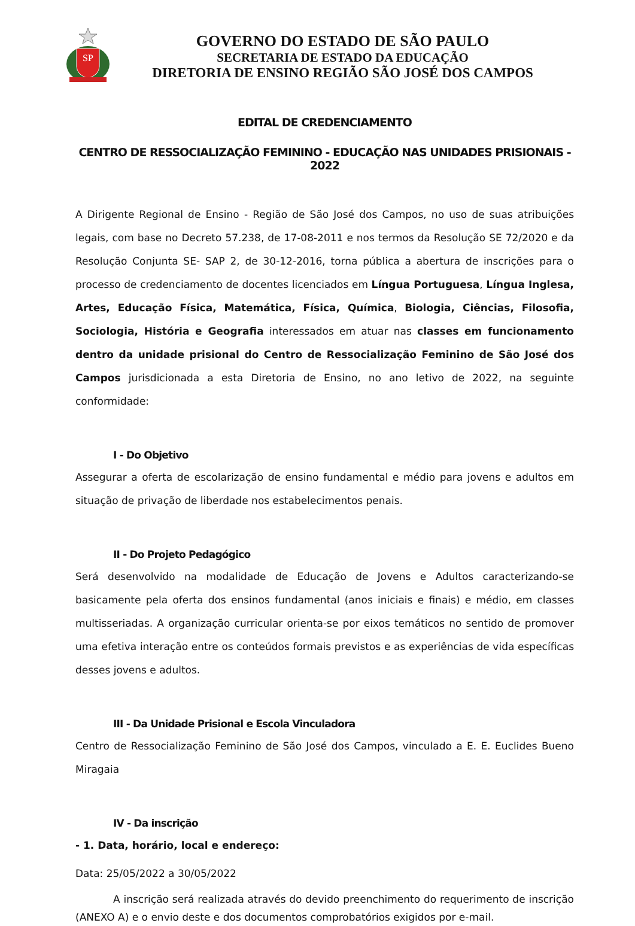SP
GOVERNO DO ESTADO DE SÃO PAULO
SECRETARIA DE ESTADO DA EDUCAÇÃO
DIRETORIA DE ENSINO REGIÃO SÃO JOSÉ DOS CAMPOS
EDITAL DE CREDENCIAMENTO
CENTRO DE RESSOCIALIZAÇÃO FEMININO - EDUCAÇÃO NAS UNIDADES PRISIONAIS - 2022
A Dirigente Regional de Ensino - Região de São José dos Campos, no uso de suas atribuições legais, com base no Decreto 57.238, de 17-08-2011 e nos termos da Resolução SE 72/2020 e da Resolução Conjunta SE- SAP 2, de 30-12-2016, torna pública a abertura de inscrições para o processo de credenciamento de docentes licenciados em Língua Portuguesa, Língua Inglesa, Artes, Educação Física, Matemática, Física, Química, Biologia, Ciências, Filosofia, Sociologia, História e Geografia interessados em atuar nas classes em funcionamento dentro da unidade prisional do Centro de Ressocialização Feminino de São José dos Campos jurisdicionada a esta Diretoria de Ensino, no ano letivo de 2022, na seguinte conformidade:
I - Do Objetivo
Assegurar a oferta de escolarização de ensino fundamental e médio para jovens e adultos em situação de privação de liberdade nos estabelecimentos penais.
II - Do Projeto Pedagógico
Será desenvolvido na modalidade de Educação de Jovens e Adultos caracterizando-se basicamente pela oferta dos ensinos fundamental (anos iniciais e finais) e médio, em classes multisseriadas. A organização curricular orienta-se por eixos temáticos no sentido de promover uma efetiva interação entre os conteúdos formais previstos e as experiências de vida específicas desses jovens e adultos.
III - Da Unidade Prisional e Escola Vinculadora
Centro de Ressocialização Feminino de São José dos Campos, vinculado a E. E. Euclides Bueno Miragaia
IV - Da inscrição
- 1. Data, horário, local e endereço:
Data: 25/05/2022 a 30/05/2022
A inscrição será realizada através do devido preenchimento do requerimento de inscrição (ANEXO A) e o envio deste e dos documentos comprobatórios exigidos por e-mail.